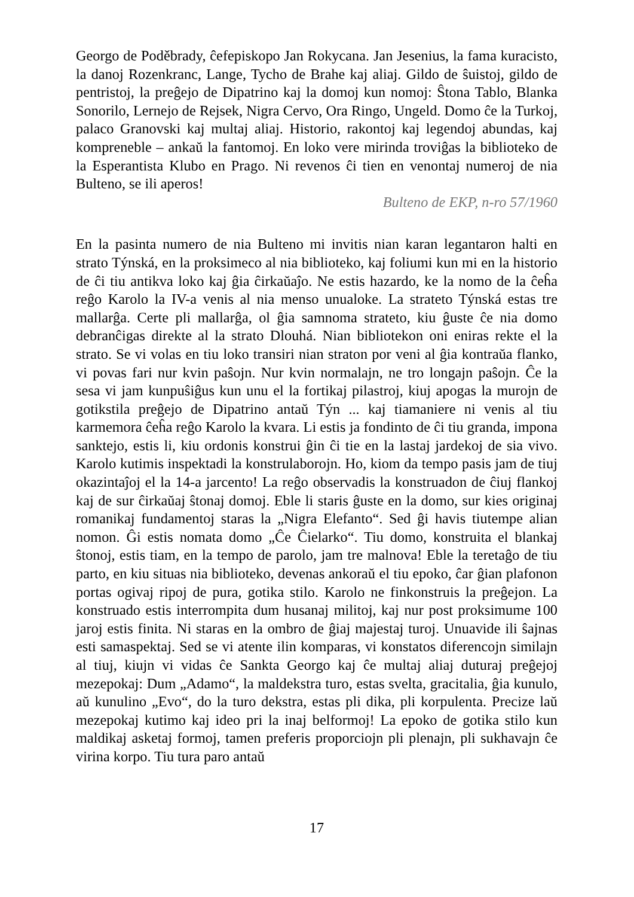Georgo de Poděbrady, ĉefepiskopo Jan Rokycana. Jan Jesenius, la fama kuracisto, la danoj Rozenkranc, Lange, Tycho de Brahe kaj aliaj. Gildo de ŝuistoj, gildo de pentristoj, la preĝejo de Dipatrino kaj la domoj kun nomoj: Ŝtona Tablo, Blanka Sonorilo, Lernejo de Rejsek, Nigra Cervo, Ora Ringo, Ungeld. Domo ĉe la Turkoj, palaco Granovski kaj multaj aliaj. Historio, rakontoj kaj legendoj abundas, kaj kompreneble – ankaŭ la fantomoj. En loko vere mirinda troviĝas la biblioteko de la Esperantista Klubo en Prago. Ni revenos ĉi tien en venontaj numeroj de nia Bulteno, se ili aperos!
Bulteno de EKP, n-ro 57/1960
En la pasinta numero de nia Bulteno mi invitis nian karan legantaron halti en strato Týnská, en la proksimeco al nia biblioteko, kaj foliumi kun mi en la historio de ĉi tiu antikva loko kaj ĝia ĉirkaŭaĵo. Ne estis hazardo, ke la nomo de la ĉeĥa reĝo Karolo la IV-a venis al nia menso unualoke. La strateto Týnská estas tre mallarĝa. Certe pli mallarĝa, ol ĝia samnoma strateto, kiu ĝuste ĉe nia domo debranĉigas direkte al la strato Dlouhá. Nian bibliotekon oni eniras rekte el la strato. Se vi volas en tiu loko transiri nian straton por veni al ĝia kontraŭa flanko, vi povas fari nur kvin paŝojn. Nur kvin normalajn, ne tro longajn paŝojn. Ĉe la sesa vi jam kunpuŝiĝus kun unu el la fortikaj pilastroj, kiuj apogas la murojn de gotikstila preĝejo de Dipatrino antaŭ Týn ... kaj tiamaniere ni venis al tiu karmemora ĉeĥa reĝo Karolo la kvara. Li estis ja fondinto de ĉi tiu granda, impona sanktejo, estis li, kiu ordonis konstrui ĝin ĉi tie en la lastaj jardekoj de sia vivo. Karolo kutimis inspektadi la konstrulaborojn. Ho, kiom da tempo pasis jam de tiuj okazintaĵoj el la 14-a jarcento! La reĝo observadis la konstruadon de ĉiuj flankoj kaj de sur ĉirkaŭaj ŝtonaj domoj. Eble li staris ĝuste en la domo, sur kies originaj romanikaj fundamentoj staras la „Nigra Elefanto“. Sed ĝi havis tiutempe alian nomon. Ĝi estis nomata domo „Ĉe Ĉielarko“. Tiu domo, konstruita el blankaj ŝtonoj, estis tiam, en la tempo de parolo, jam tre malnova! Eble la teretaĝo de tiu parto, en kiu situas nia biblioteko, devenas ankoraŭ el tiu epoko, ĉar ĝian plafonon portas ogivaj ripoj de pura, gotika stilo. Karolo ne finkonstruis la preĝejon. La konstruado estis interrompita dum husanaj militoj, kaj nur post proksimume 100 jaroj estis finita. Ni staras en la ombro de ĝiaj majestaj turoj. Unuavide ili ŝajnas esti samaspektaj. Sed se vi atente ilin komparas, vi konstatos diferencojn similajn al tiuj, kiujn vi vidas ĉe Sankta Georgo kaj ĉe multaj aliaj duturaj preĝejoj mezepokaj: Dum „Adamo“, la maldekstra turo, estas svelta, gracitalia, ĝia kunulo, aŭ kunulino „Evo“, do la turo dekstra, estas pli dika, pli korpulenta. Precize laŭ mezepokaj kutimo kaj ideo pri la inaj belformoj! La epoko de gotika stilo kun maldikaj asketaj formoj, tamen preferis proporciojn pli plenajn, pli sukhavajn ĉe virina korpo. Tiu tura paro antaŭ
17